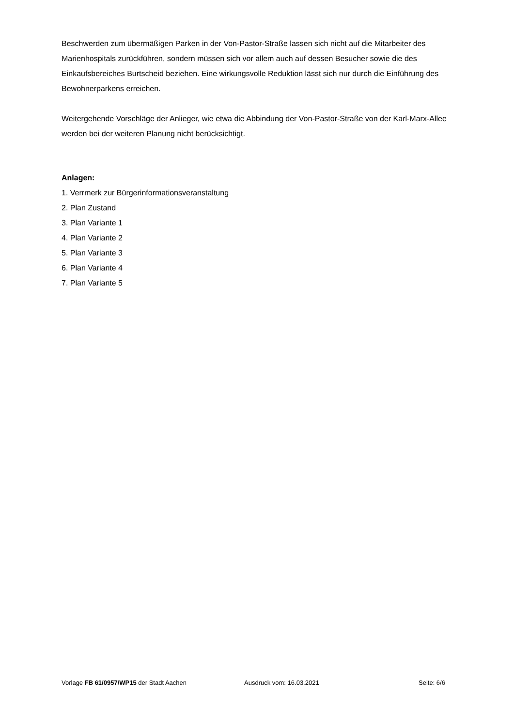Beschwerden zum übermäßigen Parken in der Von-Pastor-Straße lassen sich nicht auf die Mitarbeiter des Marienhospitals zurückführen, sondern müssen sich vor allem auch auf dessen Besucher sowie die des Einkaufsbereiches Burtscheid beziehen. Eine wirkungsvolle Reduktion lässt sich nur durch die Einführung des Bewohnerparkens erreichen.
Weitergehende Vorschläge der Anlieger, wie etwa die Abbindung der Von-Pastor-Straße von der Karl-Marx-Allee werden bei der weiteren Planung nicht berücksichtigt.
Anlagen:
1. Verrmerk zur Bürgerinformationsveranstaltung
2. Plan Zustand
3. Plan Variante 1
4. Plan Variante 2
5. Plan Variante 3
6. Plan Variante 4
7. Plan Variante 5
Vorlage FB 61/0957/WP15 der Stadt Aachen Ausdruck vom: 16.03.2021 Seite: 6/6